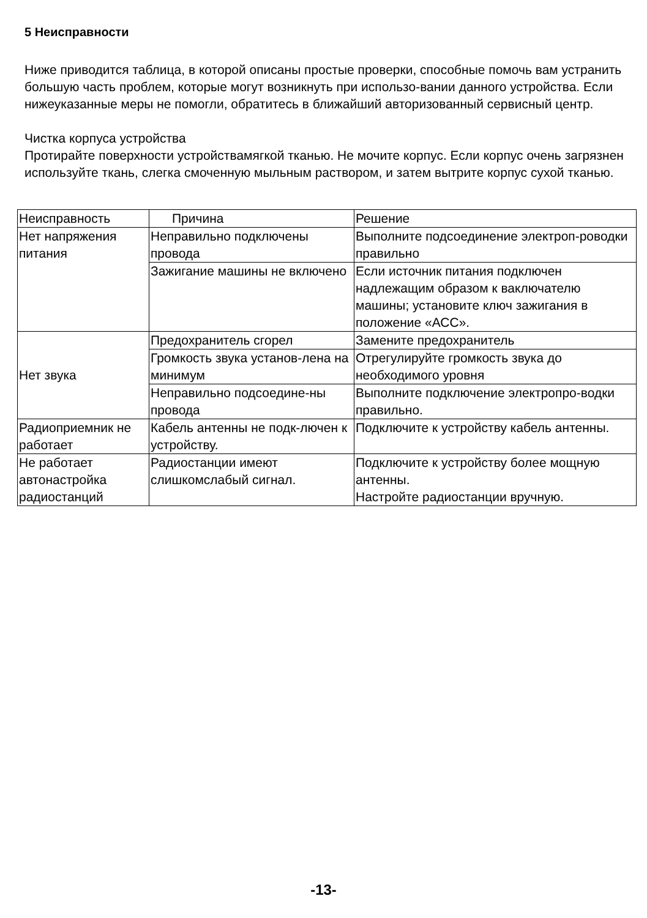5 Неисправности
Ниже приводится таблица, в которой описаны простые проверки, способные помочь вам устранить большую часть проблем, которые могут возникнуть при использо-вании данного устройства. Если нижеуказанные меры не помогли, обратитесь в ближайший авторизованный сервисный центр.
Чистка корпуса устройства
Протирайте поверхности устройствамягкой тканью. Не мочите корпус. Если корпус очень загрязнен используйте ткань, слегка смоченную мыльным раствором, и затем вытрите корпус сухой тканью.
| Неисправность | Причина | Решение |
| --- | --- | --- |
| Нет напряжения питания | Неправильно подключены провода | Выполните подсоединение электроп-роводки правильно |
| | Зажигание машины не включено | Если источник питания подключен надлежащим образом к ваключателю машины; установите ключ зажигания в положение «АСС». |
| Нет звука | Предохранитель сгорел | Замените предохранитель |
| | Громкость звука установ-лена на минимум | Отрегулируйте громкость звука до необходимого уровня |
| | Неправильно подсоедине-ны провода | Выполните подключение электропро-водки правильно. |
| Радиоприемник не работает | Кабель антенны не подк-лючен к устройству. | Подключите к устройству кабель антенны. |
| Не работает автонастройка радиостанций | Радиостанции имеют слишкомслабый сигнал. | Подключите к устройству более мощную антенны. Настройте радиостанции вручную. |
-13-